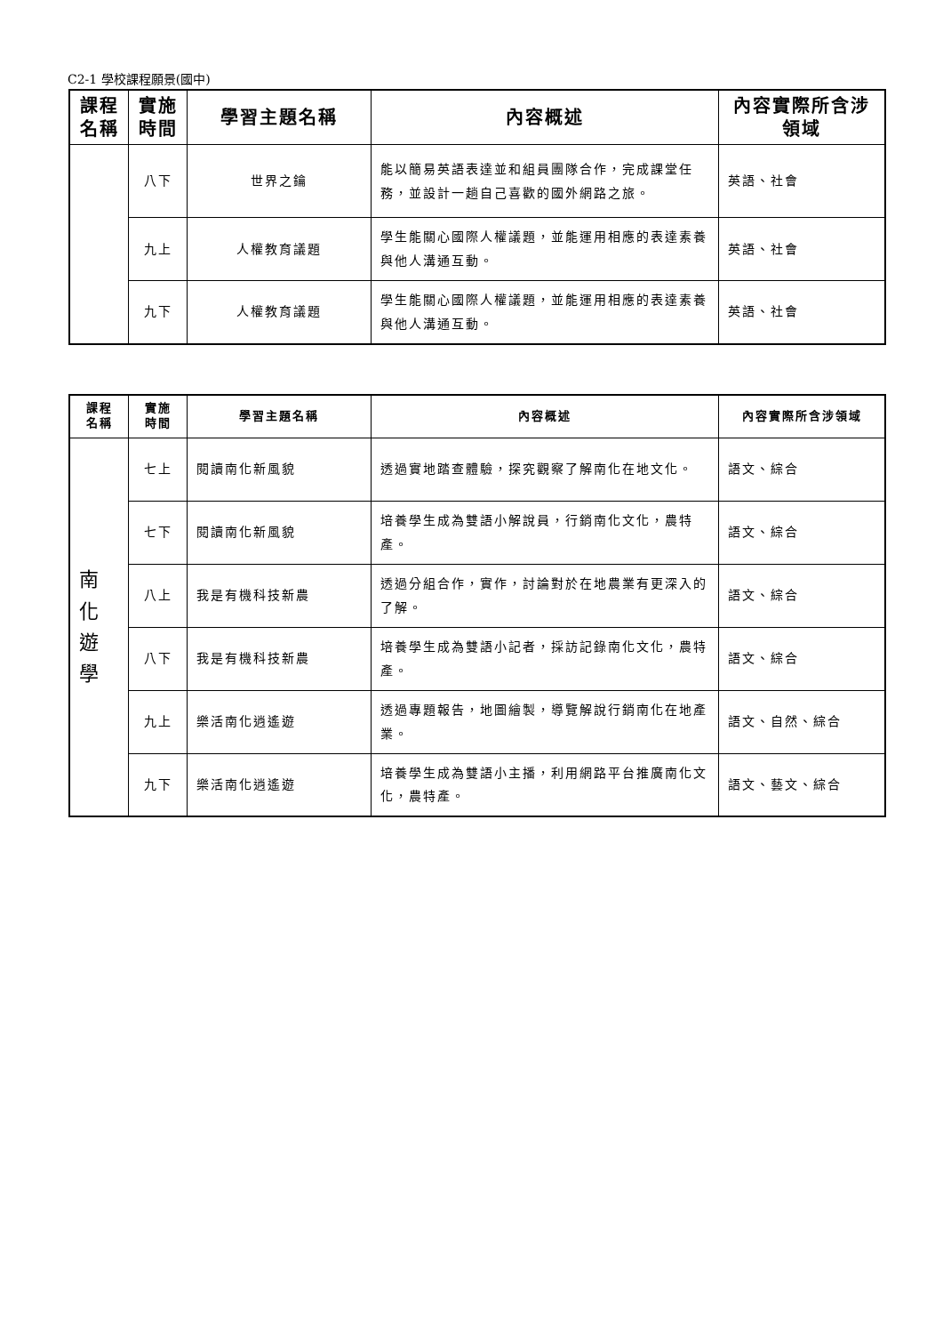C2-1 學校課程願景(國中)
| 課程 名稱 | 實施 時間 | 學習主題名稱 | 內容概述 | 內容實際所含涉領域 |
| --- | --- | --- | --- | --- |
| | 八下 | 世界之鑰 | 能以簡易英語表達並和組員團隊合作，完成課堂任務，並設計一趟自己喜歡的國外網路之旅。 | 英語、社會 |
| | 九上 | 人權教育議題 | 學生能關心國際人權議題，並能運用相應的表達素養與他人溝通互動。 | 英語、社會 |
| | 九下 | 人權教育議題 | 學生能關心國際人權議題，並能運用相應的表達素養與他人溝通互動。 | 英語、社會 |
| 課程 名稱 | 實施 時間 | 學習主題名稱 | 內容概述 | 內容實際所含涉領域 |
| --- | --- | --- | --- | --- |
| 南 化 遊 學 | 七上 | 閱讀南化新風貌 | 透過實地踏查體驗，探究觀察了解南化在地文化。 | 語文、綜合 |
| | 七下 | 閱讀南化新風貌 | 培養學生成為雙語小解說員，行銷南化文化，農特產。 | 語文、綜合 |
| | 八上 | 我是有機科技新農 | 透過分組合作，實作，討論對於在地農業有更深入的了解。 | 語文、綜合 |
| | 八下 | 我是有機科技新農 | 培養學生成為雙語小記者，採訪記錄南化文化，農特產。 | 語文、綜合 |
| | 九上 | 樂活南化逍遙遊 | 透過專題報告，地圖繪製，導覽解說行銷南化在地產業。 | 語文、自然、綜合 |
| | 九下 | 樂活南化逍遙遊 | 培養學生成為雙語小主播，利用網路平台推廣南化文化，農特產。 | 語文、藝文、綜合 |